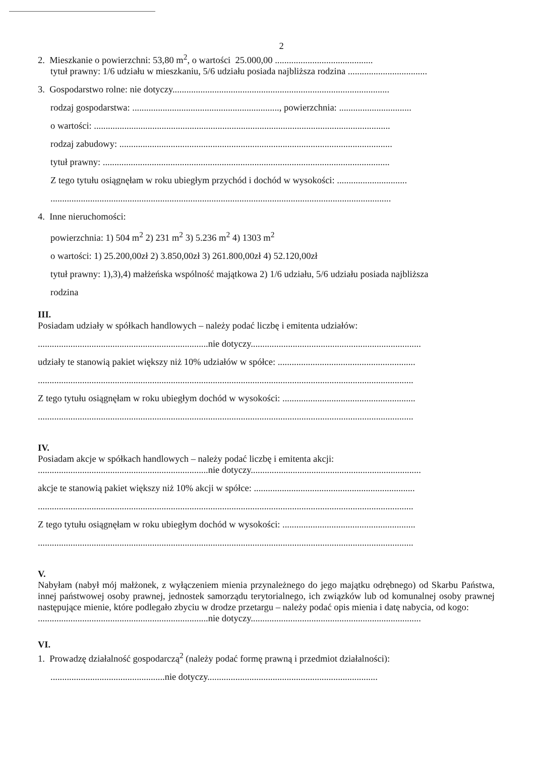2
2. Mieszkanie o powierzchni: 53,80 m<sup>2</sup>, o wartości 25.000,00 ..........................................
tytuł prawny: 1/6 udziału w mieszkaniu, 5/6 udziału posiada najbliższa rodzina ..................................
3. Gospodarstwo rolne: nie dotyczy.............................................................................................
rodzaj gospodarstwa: ..............................................................., powierzchnia: ...............................
o wartości: ...............................................................................................................................
rodzaj zabudowy: .....................................................................................................................
tytuł prawny: ...........................................................................................................................
Z tego tytułu osiągnęłam w roku ubiegłym przychód i dochód w wysokości: ..............................
..................................................................................................................................................
4. Inne nieruchomości:
powierzchnia: 1) 504 m<sup>2</sup> 2) 231 m<sup>2</sup> 3) 5.236 m<sup>2</sup> 4) 1303 m<sup>2</sup>
o wartości: 1) 25.200,00zł 2) 3.850,00zł 3) 261.800,00zł 4) 52.120,00zł
tytuł prawny: 1),3),4) małżeńska wspólność majątkowa 2) 1/6 udziału, 5/6 udziału posiada najbliższa
rodzina
III.
Posiadam udziały w spółkach handlowych – należy podać liczbę i emitenta udziałów:
.........................................................................nie dotyczy.........................................................................
udziały te stanowią pakiet większy niż 10% udziałów w spółce: ...........................................................
.................................................................................................................................................................
Z tego tytułu osiągnęłam w roku ubiegłym dochód w wysokości: .........................................................
.................................................................................................................................................................
IV.
Posiadam akcje w spółkach handlowych – należy podać liczbę i emitenta akcji:
.........................................................................nie dotyczy.........................................................................
akcje te stanowią pakiet większy niż 10% akcji w spółce: .....................................................................
.................................................................................................................................................................
Z tego tytułu osiągnęłam w roku ubiegłym dochód w wysokości: .........................................................
.................................................................................................................................................................
V.
Nabyłam (nabył mój małżonek, z wyłączeniem mienia przynależnego do jego majątku odrębnego) od Skarbu Państwa, innej państwowej osoby prawnej, jednostek samorządu terytorialnego, ich związków lub od komunalnej osoby prawnej następujące mienie, które podlegało zbyciu w drodze przetargu – należy podać opis mienia i datę nabycia, od kogo:
.........................................................................nie dotyczy.........................................................................
VI.
1. Prowadzę działalność gospodarczą<sup>2</sup> (należy podać formę prawną i przedmiot działalności):
.................................................nie dotyczy.........................................................................